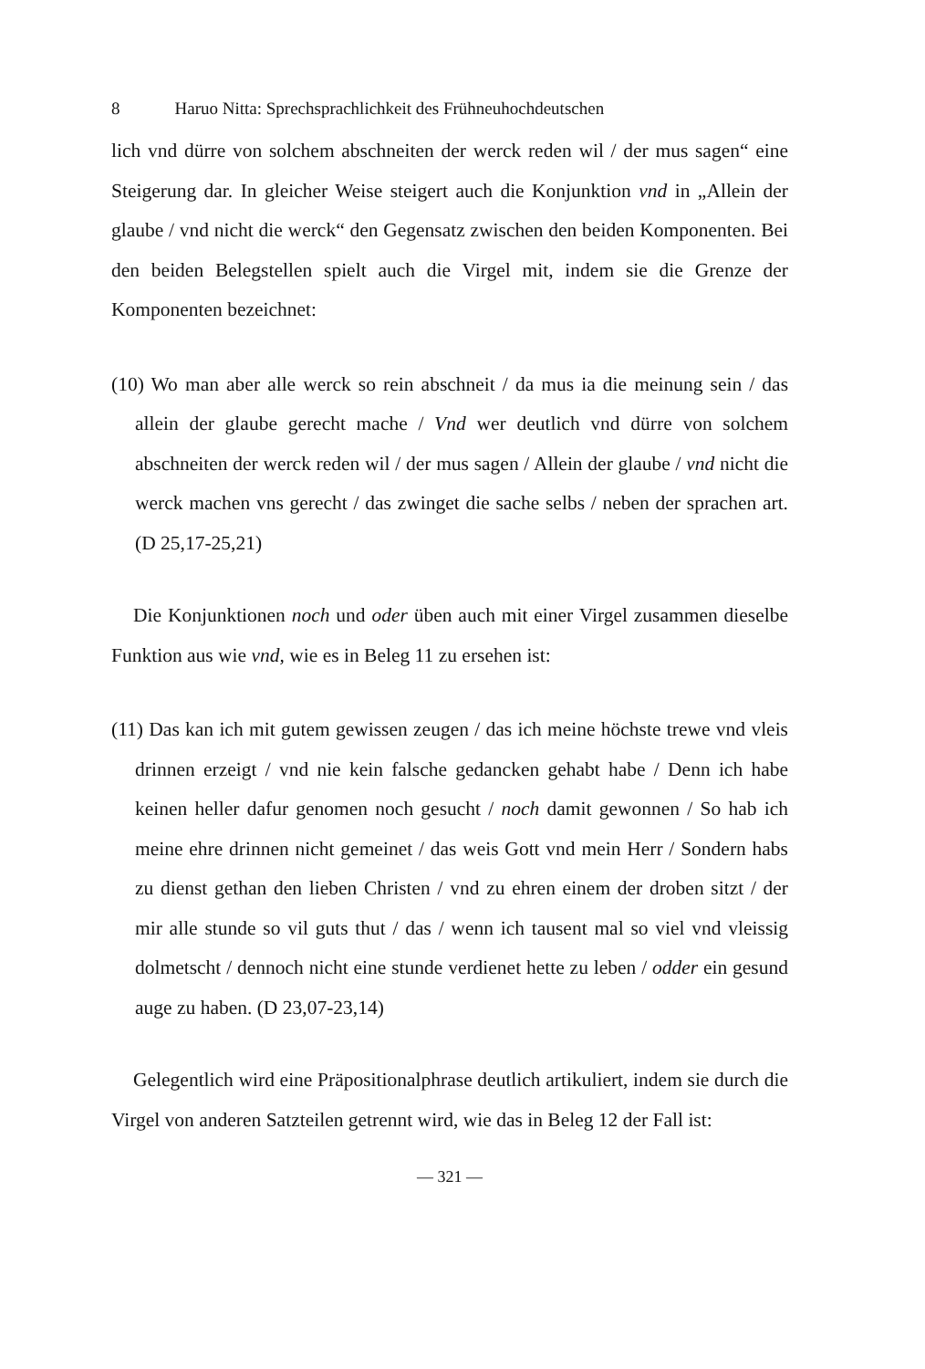8 Haruo Nitta: Sprechsprachlichkeit des Frühneuhochdeutschen
lich vnd dürre von solchem abschneiten der werck reden wil / der mus sagen“ eine Steigerung dar. In gleicher Weise steigert auch die Konjunktion vnd in „Allein der glaube / vnd nicht die werck“ den Gegensatz zwischen den beiden Komponenten. Bei den beiden Belegstellen spielt auch die Virgel mit, indem sie die Grenze der Komponenten bezeichnet:
(10) Wo man aber alle werck so rein abschneit / da mus ia die meinung sein / das allein der glaube gerecht mache / Vnd wer deutlich vnd dürre von solchem abschneiten der werck reden wil / der mus sagen / Allein der glaube / vnd nicht die werck machen vns gerecht / das zwinget die sache selbs / neben der sprachen art. (D 25,17-25,21)
Die Konjunktionen noch und oder üben auch mit einer Virgel zusammen dieselbe Funktion aus wie vnd, wie es in Beleg 11 zu ersehen ist:
(11) Das kan ich mit gutem gewissen zeugen / das ich meine höchste trewe vnd vleis drinnen erzeigt / vnd nie kein falsche gedancken gehabt habe / Denn ich habe keinen heller dafur genomen noch gesucht / noch damit gewonnen / So hab ich meine ehre drinnen nicht gemeinet / das weis Gott vnd mein Herr / Sondern habs zu dienst gethan den lieben Christen / vnd zu ehren einem der droben sitzt / der mir alle stunde so vil guts thut / das / wenn ich tausent mal so viel vnd vleissig dolmetscht / dennoch nicht eine stunde verdienet hette zu leben / odder ein gesund auge zu haben. (D 23,07-23,14)
Gelegentlich wird eine Präpositionalphrase deutlich artikuliert, indem sie durch die Virgel von anderen Satzteilen getrennt wird, wie das in Beleg 12 der Fall ist:
— 321 —